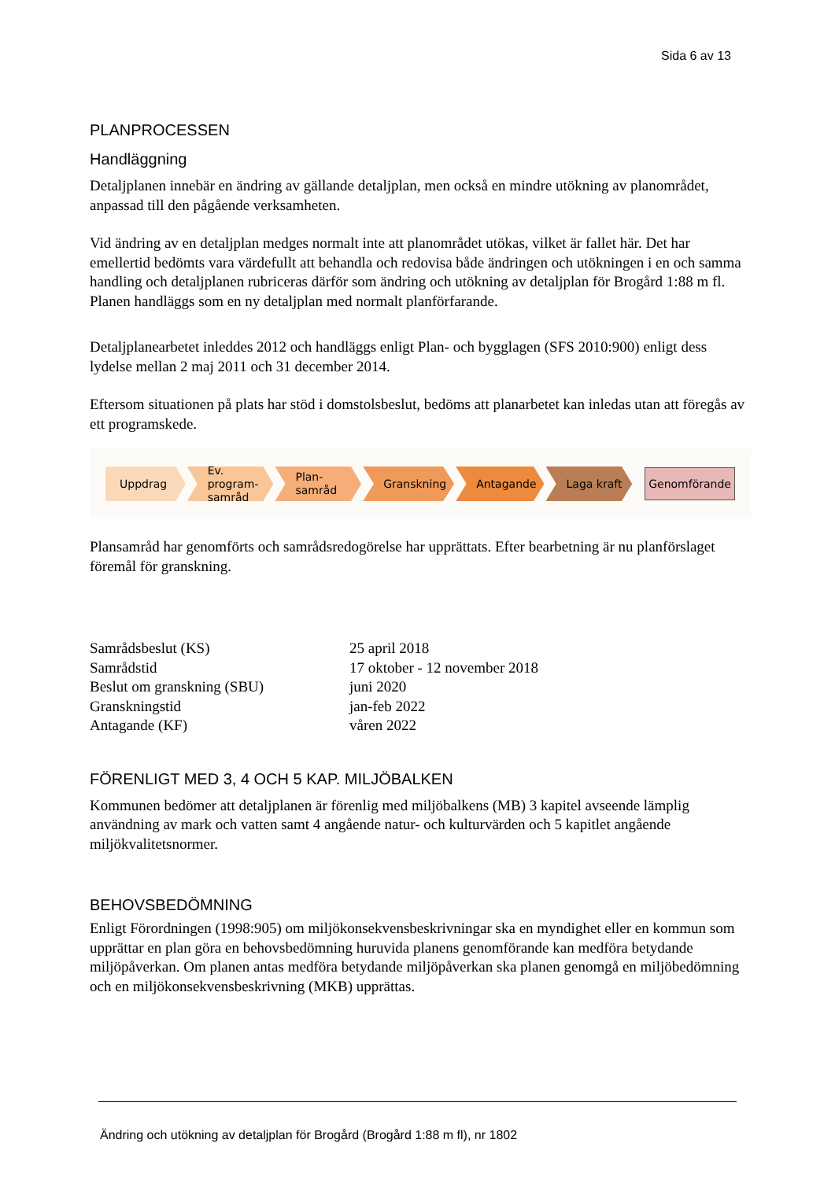Sida 6 av 13
PLANPROCESSEN
Handläggning
Detaljplanen innebär en ändring av gällande detaljplan, men också en mindre utökning av planområdet, anpassad till den pågående verksamheten.
Vid ändring av en detaljplan medges normalt inte att planområdet utökas, vilket är fallet här. Det har emellertid bedömts vara värdefullt att behandla och redovisa både ändringen och utökningen i en och samma handling och detaljplanen rubriceras därför som ändring och utökning av detaljplan för Brogård 1:88 m fl. Planen handläggs som en ny detaljplan med normalt planförfarande.
Detaljplanearbetet inleddes 2012 och handläggs enligt Plan- och bygglagen (SFS 2010:900) enligt dess lydelse mellan 2 maj 2011 och 31 december 2014.
Eftersom situationen på plats har stöd i domstolsbeslut, bedöms att planarbetet kan inledas utan att föregås av ett programskede.
Uppdrag
Ev. program-samråd
Plan-samråd
Granskning Antagande Laga kraft
Genomförande
Plansamråd har genomförts och samrådsredogörelse har upprättats. Efter bearbetning är nu planförslaget föremål för granskning.
| Samrådsbeslut (KS) | 25 april 2018 |
| Samrådstid | 17 oktober - 12 november 2018 |
| Beslut om granskning (SBU) | juni 2020 |
| Granskningstid | jan-feb 2022 |
| Antagande (KF) | våren 2022 |
FÖRENLIGT MED 3, 4 OCH 5 KAP. MILJÖBALKEN
Kommunen bedömer att detaljplanen är förenlig med miljöbalkens (MB) 3 kapitel avseende lämplig användning av mark och vatten samt 4 angående natur- och kulturvärden och 5 kapitlet angående miljökvalitetsnormer.
BEHOVSBEDÖMNING
Enligt Förordningen (1998:905) om miljökonsekvensbeskrivningar ska en myndighet eller en kommun som upprättar en plan göra en behovsbedömning huruvida planens genomförande kan medföra betydande miljöpåverkan. Om planen antas medföra betydande miljöpåverkan ska planen genomgå en miljöbedömning och en miljökonsekvensbeskrivning (MKB) upprättas.
Ändring och utökning av detaljplan för Brogård (Brogård 1:88 m fl), nr 1802